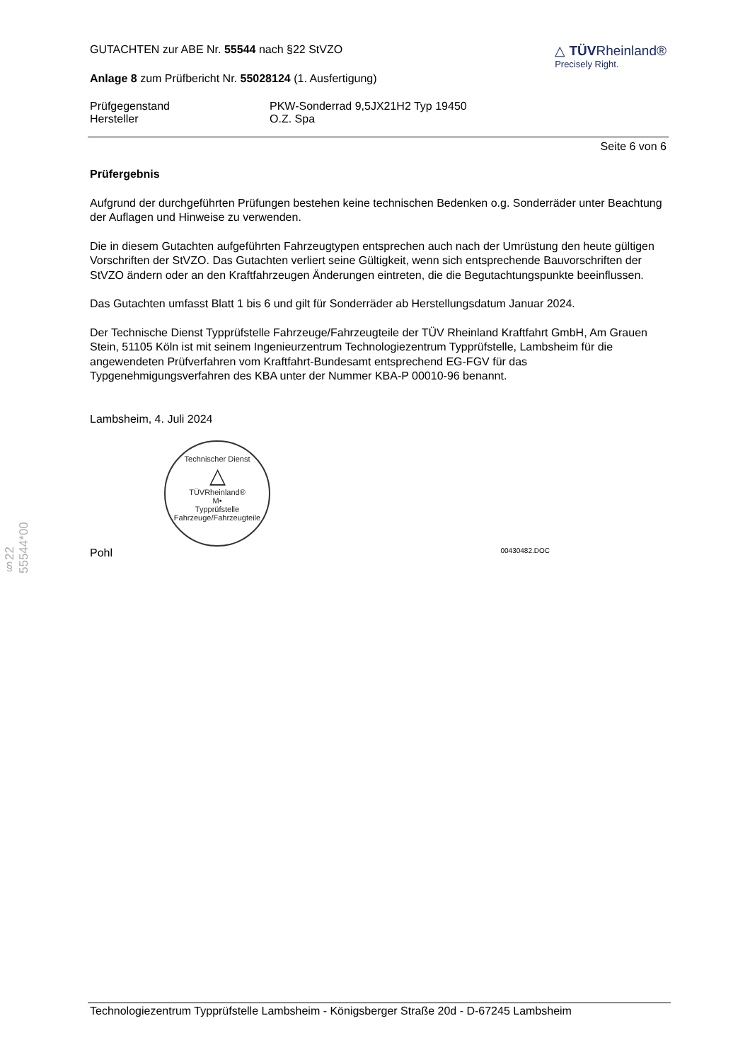§22 55544*00
GUTACHTEN zur ABE Nr. 55544 nach §22 StVZO
Anlage 8 zum Prüfbericht Nr. 55028124 (1. Ausfertigung)
△ TÜVRheinland®
Precisely Right.
Prüfgegenstand
Hersteller
PKW-Sonderrad 9,5JX21H2 Typ 19450
O.Z. Spa
Seite 6 von 6
Prüfergebnis
Aufgrund der durchgeführten Prüfungen bestehen keine technischen Bedenken o.g. Sonderräder unter Beachtung der Auflagen und Hinweise zu verwenden.
Die in diesem Gutachten aufgeführten Fahrzeugtypen entsprechen auch nach der Umrüstung den heute gültigen Vorschriften der StVZO. Das Gutachten verliert seine Gültigkeit, wenn sich entsprechende Bauvorschriften der StVZO ändern oder an den Kraftfahrzeugen Änderungen eintreten, die die Begutachtungspunkte beeinflussen.
Das Gutachten umfasst Blatt 1 bis 6 und gilt für Sonderräder ab Herstellungsdatum Januar 2024.
Der Technische Dienst Typprüfstelle Fahrzeuge/Fahrzeugteile der TÜV Rheinland Kraftfahrt GmbH, Am Grauen Stein, 51105 Köln ist mit seinem Ingenieurzentrum Technologiezentrum Typprüfstelle, Lambsheim für die angewendeten Prüfverfahren vom Kraftfahrt-Bundesamt entsprechend EG-FGV für das Typgenehmigungsverfahren des KBA unter der Nummer KBA-P 00010-96 benannt.
Lambsheim, 4. Juli 2024
Technischer Dienst
△
TÜVRheinland®
M•
Typprüfstelle Fahrzeuge/Fahrzeugteile
Pohl 00430482.DOC
Technologiezentrum Typprüfstelle Lambsheim - Königsberger Straße 20d - D-67245 Lambsheim